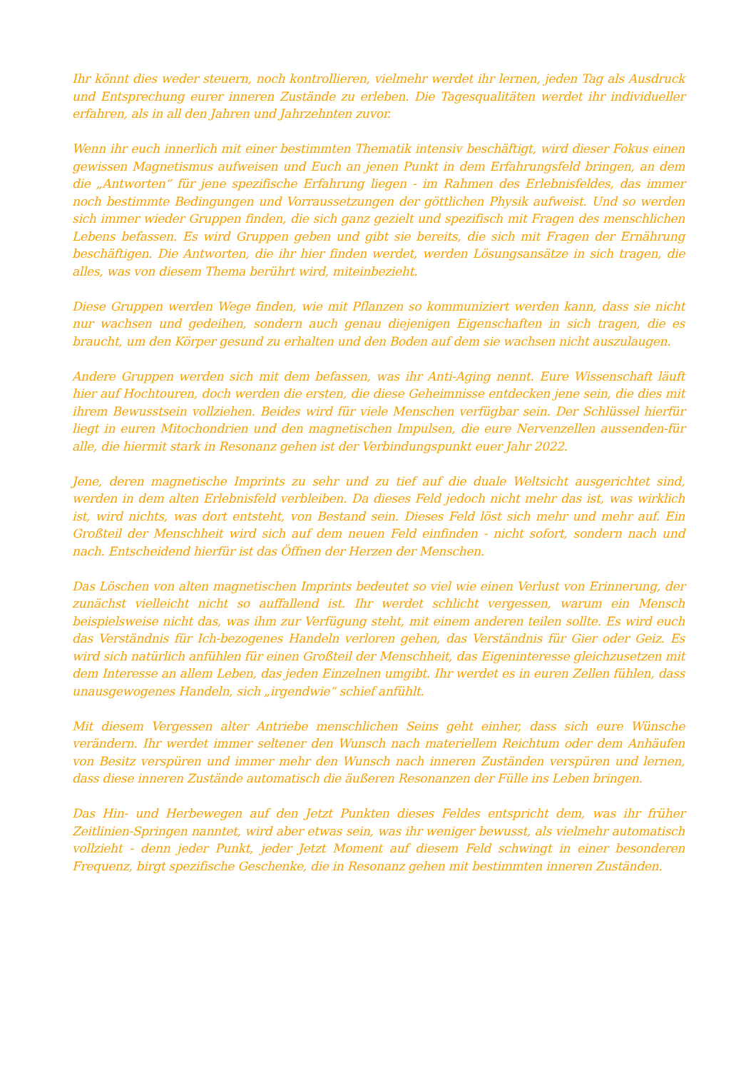Ihr könnt dies weder steuern, noch kontrollieren, vielmehr werdet ihr lernen, jeden Tag als Ausdruck und Entsprechung eurer inneren Zustände zu erleben. Die Tagesqualitäten werdet ihr individueller erfahren, als in all den Jahren und Jahrzehnten zuvor.
Wenn ihr euch innerlich mit einer bestimmten Thematik intensiv beschäftigt, wird dieser Fokus einen gewissen Magnetismus aufweisen und Euch an jenen Punkt in dem Erfahrungsfeld bringen, an dem die „Antworten“ für jene spezifische Erfahrung liegen - im Rahmen des Erlebnisfeldes, das immer noch bestimmte Bedingungen und Vorraussetzungen der göttlichen Physik aufweist. Und so werden sich immer wieder Gruppen finden, die sich ganz gezielt und spezifisch mit Fragen des menschlichen Lebens befassen. Es wird Gruppen geben und gibt sie bereits, die sich mit Fragen der Ernährung beschäftigen. Die Antworten, die ihr hier finden werdet, werden Lösungsansätze in sich tragen, die alles, was von diesem Thema berührt wird, miteinbezieht.
Diese Gruppen werden Wege finden, wie mit Pflanzen so kommuniziert werden kann, dass sie nicht nur wachsen und gedeihen, sondern auch genau diejenigen Eigenschaften in sich tragen, die es braucht, um den Körper gesund zu erhalten und den Boden auf dem sie wachsen nicht auszulaugen.
Andere Gruppen werden sich mit dem befassen, was ihr Anti-Aging nennt. Eure Wissenschaft läuft hier auf Hochtouren, doch werden die ersten, die diese Geheimnisse entdecken jene sein, die dies mit ihrem Bewusstsein vollziehen. Beides wird für viele Menschen verfügbar sein. Der Schlüssel hierfür liegt in euren Mitochondrien und den magnetischen Impulsen, die eure Nervenzellen aussenden-für alle, die hiermit stark in Resonanz gehen ist der Verbindungspunkt euer Jahr 2022.
Jene, deren magnetische Imprints zu sehr und zu tief auf die duale Weltsicht ausgerichtet sind, werden in dem alten Erlebnisfeld verbleiben. Da dieses Feld jedoch nicht mehr das ist, was wirklich ist, wird nichts, was dort entsteht, von Bestand sein. Dieses Feld löst sich mehr und mehr auf. Ein Großteil der Menschheit wird sich auf dem neuen Feld einfinden - nicht sofort, sondern nach und nach. Entscheidend hierfür ist das Öffnen der Herzen der Menschen.
Das Löschen von alten magnetischen Imprints bedeutet so viel wie einen Verlust von Erinnerung, der zunächst vielleicht nicht so auffallend ist. Ihr werdet schlicht vergessen, warum ein Mensch beispielsweise nicht das, was ihm zur Verfügung steht, mit einem anderen teilen sollte. Es wird euch das Verständnis für Ich-bezogenes Handeln verloren gehen, das Verständnis für Gier oder Geiz. Es wird sich natürlich anfühlen für einen Großteil der Menschheit, das Eigeninteresse gleichzusetzen mit dem Interesse an allem Leben, das jeden Einzelnen umgibt. Ihr werdet es in euren Zellen fühlen, dass unausgewogenes Handeln, sich „irgendwie“ schief anfühlt.
Mit diesem Vergessen alter Antriebe menschlichen Seins geht einher, dass sich eure Wünsche verändern. Ihr werdet immer seltener den Wunsch nach materiellem Reichtum oder dem Anhäufen von Besitz verspüren und immer mehr den Wunsch nach inneren Zuständen verspüren und lernen, dass diese inneren Zustände automatisch die äußeren Resonanzen der Fülle ins Leben bringen.
Das Hin- und Herbewegen auf den Jetzt Punkten dieses Feldes entspricht dem, was ihr früher Zeitlinien-Springen nanntet, wird aber etwas sein, was ihr weniger bewusst, als vielmehr automatisch vollzieht - denn jeder Punkt, jeder Jetzt Moment auf diesem Feld schwingt in einer besonderen Frequenz, birgt spezifische Geschenke, die in Resonanz gehen mit bestimmten inneren Zuständen.